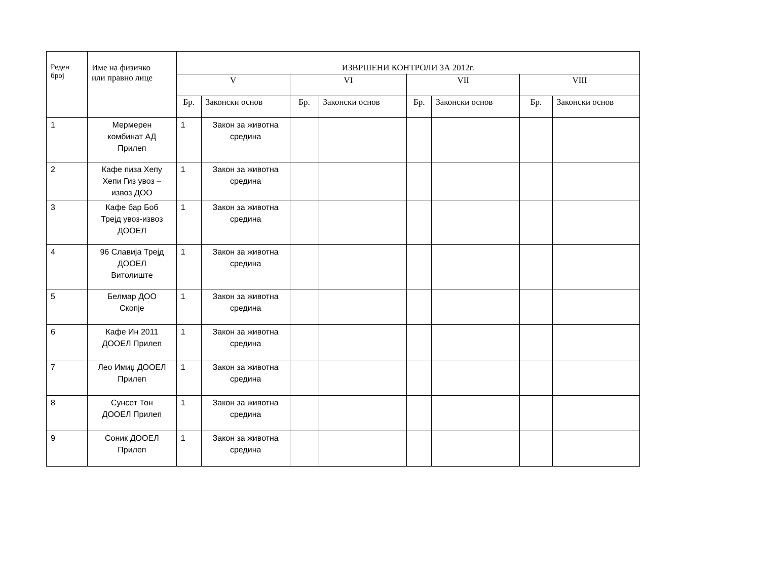| Реден број | Име на физичко или правно лице | ИЗВРШЕНИ КОНТРОЛИ ЗА 2012г. | | | | | | | |
| --- | --- | --- | --- | --- | --- | --- | --- | --- | --- |
| | | V | | VI | | VII | | VIII | |
| | | Бр. | Законски основ | Бр. | Законски основ | Бр. | Законски основ | Бр. | Законски основ |
| 1 | Мермерен комбинат АД Прилеп | 1 | Закон за животна средина | | | | | | |
| 2 | Кафе пиза Хепу Хепи Гиз увоз – извоз ДОО | 1 | Закон за животна средина | | | | | | |
| 3 | Кафе бар Боб Трејд увоз-извоз ДООЕЛ | 1 | Закон за животна средина | | | | | | |
| 4 | 96 Славија Трејд ДООЕЛ Витолиште | 1 | Закон за животна средина | | | | | | |
| 5 | Белмар ДОО Скопје | 1 | Закон за животна средина | | | | | | |
| 6 | Кафе Ин 2011 ДООЕЛ Прилеп | 1 | Закон за животна средина | | | | | | |
| 7 | Лео Имиџ ДООЕЛ Прилеп | 1 | Закон за животна средина | | | | | | |
| 8 | Сунсет Тон ДООЕЛ Прилеп | 1 | Закон за животна средина | | | | | | |
| 9 | Соник ДООЕЛ Прилеп | 1 | Закон за животна средина | | | | | | |